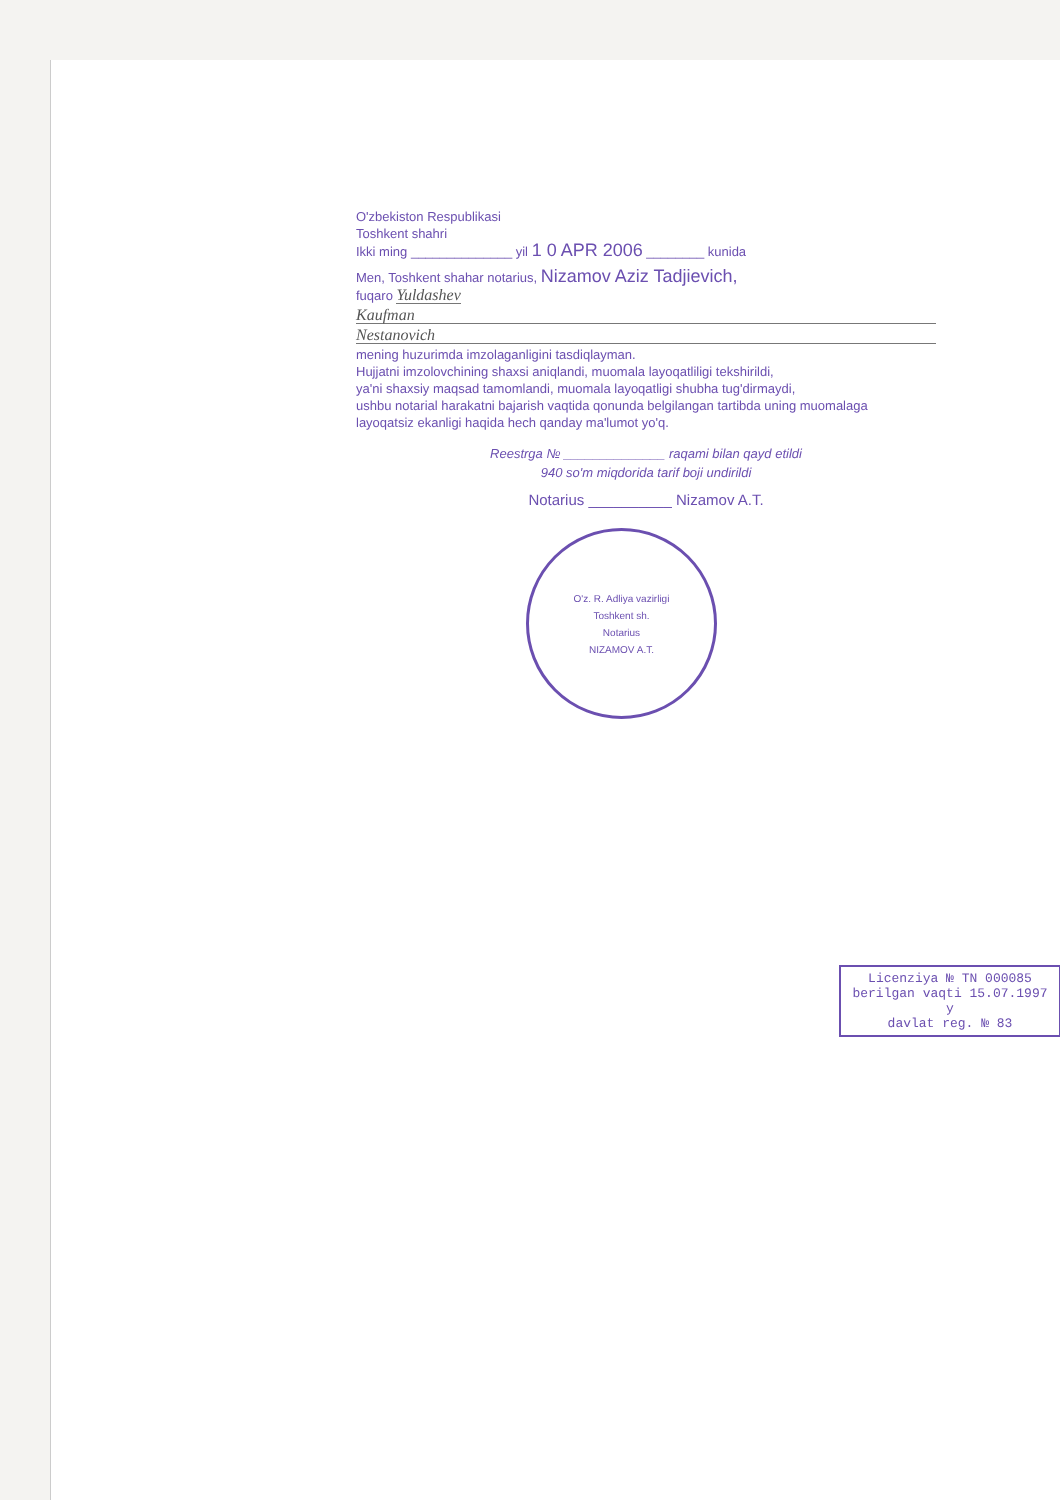O'zbekiston Respublikasi
Toshkent shahri
Ikki ming ______________ yil 1 0 APR 2006 ________ kunida
Men, Toshkent shahar notarius, Nizamov Aziz Tadjievich,
fuqaro Yuldashev
Kaufman
Nestanovich
mening huzurimda imzolaganligini tasdiqlayman.
Hujjatni imzolovchining shaxsi aniqlandi, muomala layoqatliligi tekshirildi,
ya'ni shaxsiy maqsad tamomlandi, muomala layoqatligi shubha tug'dirmaydi,
ushbu notarial harakatni bajarish vaqtida qonunda belgilangan tartibda uning muomalaga
layoqatsiz ekanligi haqida hech qanday ma'lumot yo'q.
Reestrga № ______________ raqami bilan qayd etildi
940 so'm miqdorida tarif boji undirildi
Notarius __________ Nizamov A.T.
O'z. R. Adliya vazirligi
Toshkent sh.
Notarius
NIZAMOV A.T.
Licenziya № TN 000085
berilgan vaqti 15.07.1997 y
davlat reg. № 83